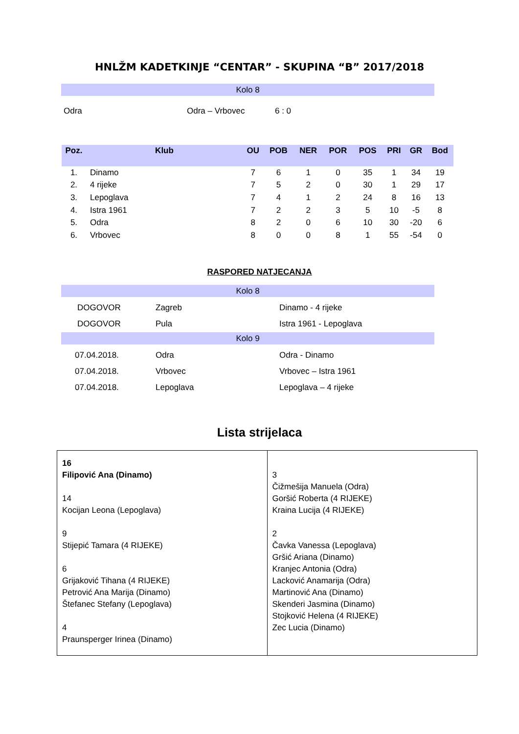HNLŽM KADETKINJE “CENTAR” - SKUPINA “B” 2017/2018
Kolo 8
| Odra | Odra – Vrbovec | 6 : 0 |
| Poz. | Klub | OU | POB | NER | POR | POS | PRI | GR | Bod |
| --- | --- | --- | --- | --- | --- | --- | --- | --- | --- |
| 1. | Dinamo | 7 | 6 | 1 | 0 | 35 | 1 | 34 | 19 |
| 2. | 4 rijeke | 7 | 5 | 2 | 0 | 30 | 1 | 29 | 17 |
| 3. | Lepoglava | 7 | 4 | 1 | 2 | 24 | 8 | 16 | 13 |
| 4. | Istra 1961 | 7 | 2 | 2 | 3 | 5 | 10 | -5 | 8 |
| 5. | Odra | 8 | 2 | 0 | 6 | 10 | 30 | -20 | 6 |
| 6. | Vrbovec | 8 | 0 | 0 | 8 | 1 | 55 | -54 | 0 |
RASPORED NATJECANJA
Kolo 8
| DOGOVOR | Zagreb | Dinamo - 4 rijeke |
| DOGOVOR | Pula | Istra 1961 - Lepoglava |
Kolo 9
| 07.04.2018. | Odra | Odra - Dinamo |
| 07.04.2018. | Vrbovec | Vrbovec – Istra 1961 |
| 07.04.2018. | Lepoglava | Lepoglava – 4 rijeke |
Lista strijelaca
| 16 Filipović Ana (Dinamo) 14 Kocijan Leona (Lepoglava) 9 Stijepić Tamara (4 RIJEKE) 6 Grijaković Tihana (4 RIJEKE) Petrović Ana Marija (Dinamo) Štefanec Stefany (Lepoglava) 4 Praunsperger Irinea (Dinamo) | 3 Čižmešija Manuela (Odra) Goršić Roberta (4 RIJEKE) Kraina Lucija (4 RIJEKE) 2 Čavka Vanessa (Lepoglava) Gršić Ariana (Dinamo) Kranjec Antonia (Odra) Lacković Anamarija (Odra) Martinović Ana (Dinamo) Skenderi Jasmina (Dinamo) Stojković Helena (4 RIJEKE) Zec Lucia (Dinamo) |